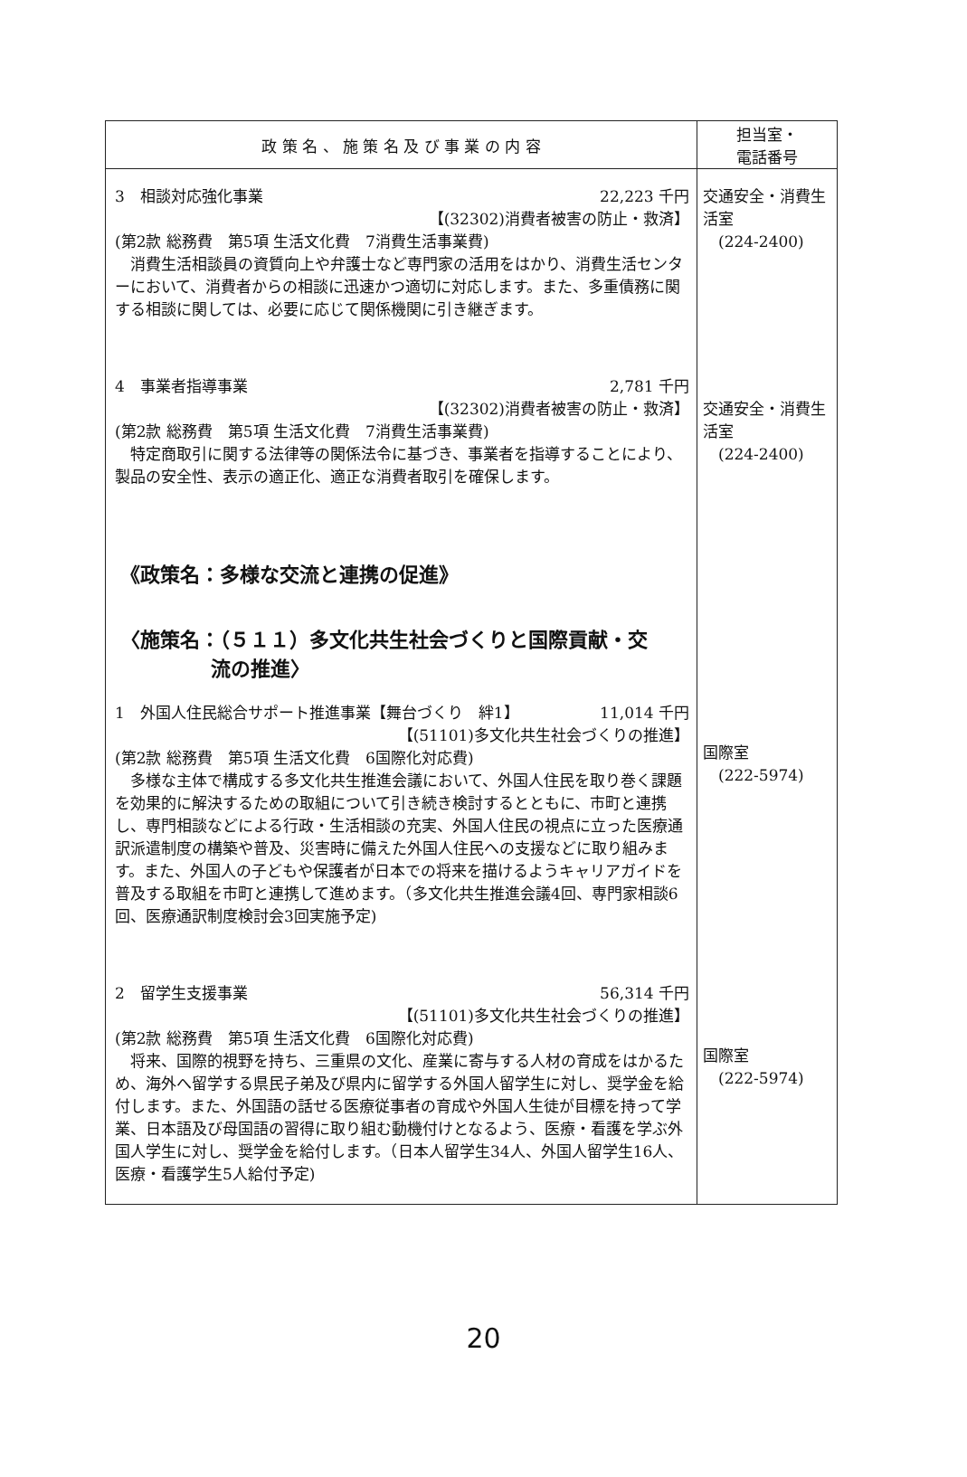| 政 策 名 、 施 策 名 及 び 事 業 の 内 容 | 担当室・ 電話番号 |
| --- | --- |
| 3 相談対応強化事業 22,223 千円 【(32302)消費者被害の防止・救済】 (第2款 総務費 第5項 生活文化費 7消費生活事業費) 消費生活相談員の資質向上や弁護士など専門家の活用をはかり、消費生活センターにおいて、消費者からの相談に迅速かつ適切に対応します。また、多重債務に関する相談に関しては、必要に応じて関係機関に引き継ぎます。 4 事業者指導事業 2,781 千円 【(32302)消費者被害の防止・救済】 (第2款 総務費 第5項 生活文化費 7消費生活事業費) 特定商取引に関する法律等の関係法令に基づき、事業者を指導することにより、製品の安全性、表示の適正化、適正な消費者取引を確保します。 《政策名：多様な交流と連携の促進》 〈施策名：（５１１）多文化共生社会づくりと国際貢献・交 流の推進〉 1 外国人住民総合サポート推進事業【舞台づくり 絆1】 11,014 千円 【(51101)多文化共生社会づくりの推進】 (第2款 総務費 第5項 生活文化費 6国際化対応費) 多様な主体で構成する多文化共生推進会議において、外国人住民を取り巻く課題を効果的に解決するための取組について引き続き検討するとともに、市町と連携し、専門相談などによる行政・生活相談の充実、外国人住民の視点に立った医療通訳派遣制度の構築や普及、災害時に備えた外国人住民への支援などに取り組みます。また、外国人の子どもや保護者が日本での将来を描けるようキャリアガイドを普及する取組を市町と連携して進めます。（多文化共生推進会議4回、専門家相談6回、医療通訳制度検討会3回実施予定) 2 留学生支援事業 56,314 千円 【(51101)多文化共生社会づくりの推進】 (第2款 総務費 第5項 生活文化費 6国際化対応費) 将来、国際的視野を持ち、三重県の文化、産業に寄与する人材の育成をはかるため、海外へ留学する県民子弟及び県内に留学する外国人留学生に対し、奨学金を給付します。また、外国語の話せる医療従事者の育成や外国人生徒が目標を持って学業、日本語及び母国語の習得に取り組む動機付けとなるよう、医療・看護を学ぶ外国人学生に対し、奨学金を給付します。（日本人留学生34人、外国人留学生16人、医療・看護学生5人給付予定) | 交通安全・消費生活室 (224-2400) 交通安全・消費生活室 (224-2400) 国際室 (222-5974) 国際室 (222-5974) |
20